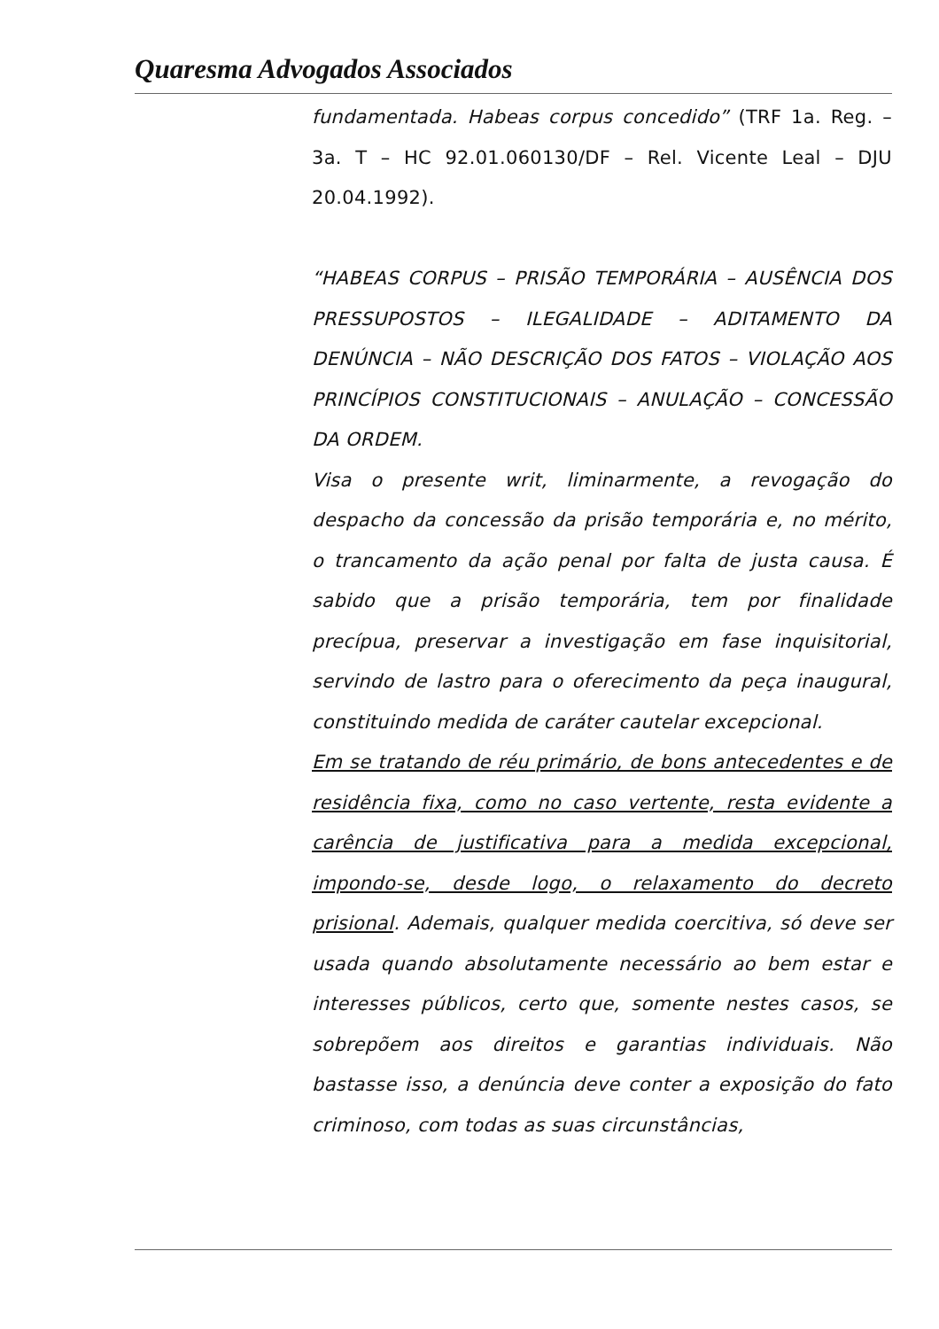Quaresma Advogados Associados
fundamentada. Habeas corpus concedido” (TRF 1a. Reg. – 3a. T – HC 92.01.060130/DF – Rel. Vicente Leal – DJU 20.04.1992).
“HABEAS CORPUS – PRISÃO TEMPORÁRIA – AUSÊNCIA DOS PRESSUPOSTOS – ILEGALIDADE – ADITAMENTO DA DENÚNCIA – NÃO DESCRIÇÃO DOS FATOS – VIOLAÇÃO AOS PRINCÍPIOS CONSTITUCIONAIS – ANULAÇÃO – CONCESSÃO DA ORDEM.
Visa o presente writ, liminarmente, a revogação do despacho da concessão da prisão temporária e, no mérito, o trancamento da ação penal por falta de justa causa. É sabido que a prisão temporária, tem por finalidade precípua, preservar a investigação em fase inquisitorial, servindo de lastro para o oferecimento da peça inaugural, constituindo medida de caráter cautelar excepcional.
Em se tratando de réu primário, de bons antecedentes e de residência fixa, como no caso vertente, resta evidente a carência de justificativa para a medida excepcional, impondo-se, desde logo, o relaxamento do decreto prisional. Ademais, qualquer medida coercitiva, só deve ser usada quando absolutamente necessário ao bem estar e interesses públicos, certo que, somente nestes casos, se sobrepõem aos direitos e garantias individuais. Não bastasse isso, a denúncia deve conter a exposição do fato criminoso, com todas as suas circunstâncias,